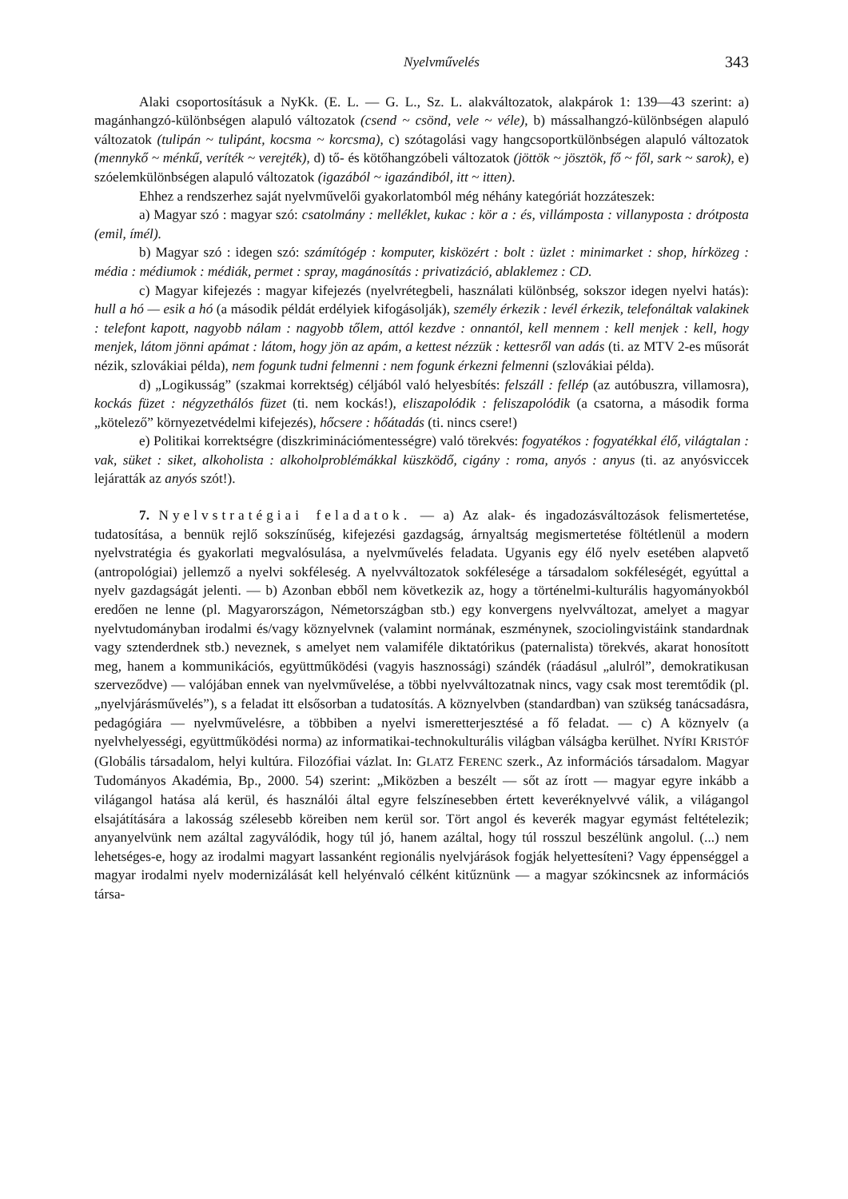Nyelvművelés 343
Alaki csoportosításuk a NyKk. (E. L. — G. L., Sz. L. alakváltozatok, alakpárok 1: 139—43 szerint: a) magánhangzó-különbségen alapuló változatok (csend ~ csönd, vele ~ véle), b) mássalhangzó-különbségen alapuló változatok (tulipán ~ tulipánt, kocsma ~ korcsma), c) szótagolási vagy hangcsoportkülönbségen alapuló változatok (mennykő ~ ménkű, veríték ~ verejték), d) tő- és kötőhangzóbeli változatok (jöttök ~ jösztök, fő ~ fől, sark ~ sarok), e) szóelemkülönbségen alapuló változatok (igazából ~ igazándiból, itt ~ itten).
Ehhez a rendszerhez saját nyelvművelői gyakorlatomból még néhány kategóriát hozzáteszek:
a) Magyar szó : magyar szó: csatolmány : melléklet, kukac : kör a : és, villámposta : villanyposta : drótposta (emil, ímél).
b) Magyar szó : idegen szó: számítógép : komputer, kisközért : bolt : üzlet : minimarket : shop, hírközeg : média : médiumok : médiák, permet : spray, magánosítás : privatizáció, ablaklemez : CD.
c) Magyar kifejezés : magyar kifejezés (nyelvrétegbeli, használati különbség, sokszor idegen nyelvi hatás): hull a hó — esik a hó (a második példát erdélyiek kifogásolják), személy érkezik : levél érkezik, telefonáltak valakinek : telefont kapott, nagyobb nálam : nagyobb tőlem, attól kezdve : onnantól, kell mennem : kell menjek : kell, hogy menjek, látom jönni apámat : látom, hogy jön az apám, a kettest nézzük : kettesről van adás (ti. az MTV 2-es műsorát nézik, szlovákiai példa), nem fogunk tudni felmenni : nem fogunk érkezni felmenni (szlovákiai példa).
d) „Logikusság” (szakmai korrektség) céljából való helyesbítés: felszáll : fellép (az autóbuszra, villamosra), kockás füzet : négyzethálós füzet (ti. nem kockás!), eliszapolódik : feliszapolódik (a csatorna, a második forma „kötelező” környezetvédelmi kifejezés), hőcsere : hőátadás (ti. nincs csere!)
e) Politikai korrektségre (diszkriminációmentességre) való törekvés: fogyatékos : fogyatékkal élő, világtalan : vak, süket : siket, alkoholista : alkoholproblémákkal küszködő, cigány : roma, anyós : anyus (ti. az anyósviccek lejáratták az anyós szót!).
7. Nyelvstratégiai feladatok. — a) Az alak- és ingadozásváltozások felismertetése, tudatosítása, a bennük rejlő sokszínűség, kifejezési gazdagság, árnyaltság megismertetése föltétlenül a modern nyelvstratégia és gyakorlati megvalósulása, a nyelvművelés feladata. Ugyanis egy élő nyelv esetében alapvető (antropológiai) jellemző a nyelvi sokféleség. A nyelvváltozatok sokfélesége a társadalom sokféleségét, egyúttal a nyelv gazdagságát jelenti. — b) Azonban ebből nem következik az, hogy a történelmi-kulturális hagyományokból eredően ne lenne (pl. Magyarországon, Németországban stb.) egy konvergens nyelvváltozat, amelyet a magyar nyelvtudományban irodalmi és/vagy köznyelvnek (valamint normának, eszménynek, szociolingvistáink standardnak vagy sztenderdnek stb.) neveznek, s amelyet nem valamiféle diktatórikus (paternalista) törekvés, akarat honosított meg, hanem a kommunikációs, együttműködési (vagyis hasznossági) szándék (ráadásul „alulról”, demokratikusan szerveződve) — valójában ennek van nyelvművelése, a többi nyelvváltozatnak nincs, vagy csak most teremtődik (pl. „nyelvjárásművelés”), s a feladat itt elsősorban a tudatosítás. A köznyelvben (standardban) van szükség tanácsadásra, pedagógiára — nyelvművelésre, a többiben a nyelvi ismeretterjesztésé a fő feladat. — c) A köznyelv (a nyelvhelyességi, együttműködési norma) az informatikai-technokulturális világban válságba kerülhet. NYÍRI KRISTÓF (Globális társadalom, helyi kultúra. Filozófiai vázlat. In: GLATZ FERENC szerk., Az információs társadalom. Magyar Tudományos Akadémia, Bp., 2000. 54) szerint: „Miközben a beszélt — sőt az írott — magyar egyre inkább a világangol hatása alá kerül, és használói által egyre felszínesebben értett keveréknyelvvé válik, a világangol elsajátítására a lakosság szélesebb köreiben nem kerül sor. Tört angol és keverék magyar egymást feltételezik; anyanyelvünk nem azáltal zagyválódik, hogy túl jó, hanem azáltal, hogy túl rosszul beszélünk angolul. (...) nem lehetséges-e, hogy az irodalmi magyart lassanként regionális nyelvjárások fogják helyettesíteni? Vagy éppenséggel a magyar irodalmi nyelv modernizálását kell helyénvaló célként kitűznünk — a magyar szókincsnek az információs társa-